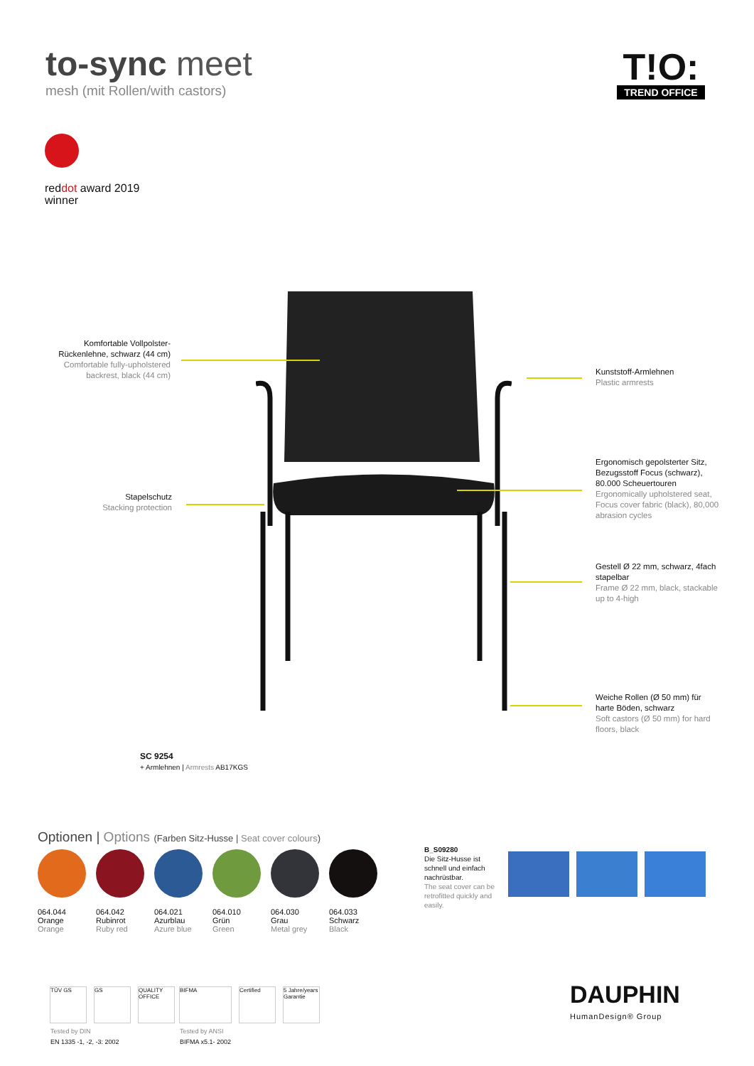to-sync meet
mesh (mit Rollen/with castors)
T!O:
TREND OFFICE
red dot award 2019
winner
Komfortable Vollpolster-Rückenlehne, schwarz (44 cm)
Comfortable fully-upholstered backrest, black (44 cm)
Stapelschutz
Stacking protection
Kunststoff-Armlehnen
Plastic armrests
Ergonomisch gepolsterter Sitz, Bezugsstoff Focus (schwarz), 80.000 Scheuertouren
Ergonomically upholstered seat, Focus cover fabric (black), 80,000 abrasion cycles
Gestell Ø 22 mm, schwarz, 4fach stapelbar
Frame Ø 22 mm, black, stackable up to 4-high
Weiche Rollen (Ø 50 mm) für harte Böden, schwarz
Soft castors (Ø 50 mm) for hard floors, black
SC 9254
+ Armlehnen | Armrests AB17KGS
Optionen | Options (Farben Sitz-Husse | Seat cover colours)
064.044
Orange
Orange
064.042
Rubinrot
Ruby red
064.021
Azurblau
Azure blue
064.010
Grün
Green
064.030
Grau
Metal grey
064.033
Schwarz
Black
B_S09280
Die Sitz-Husse ist schnell und einfach nachrüstbar.
The seat cover can be retrofitted quickly and easily.
TÜV GS GS QUALITY OFFICE
BIFMA Certified 5 Jahre/years Garantie
Tested by DIN
EN 1335 -1, -2, -3: 2002
Tested by ANSI
BIFMA x5.1- 2002
DAUPHIN
HumanDesign® Group